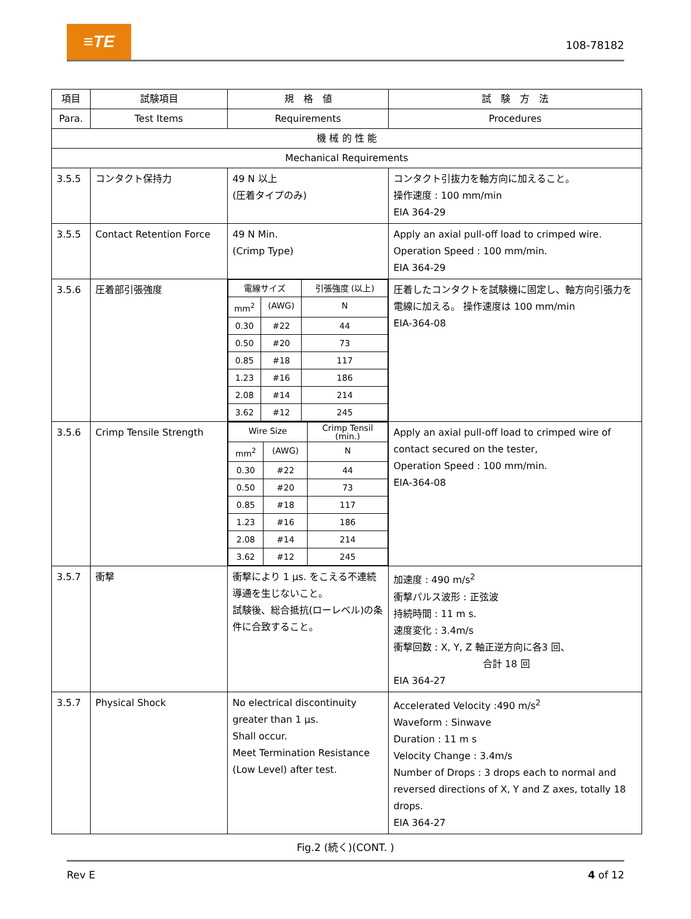≡TE
108-78182
| 項目 | 試験項目 | 規 格 値 | 試 験 方 法 |
| --- | --- | --- | --- |
| Para. | Test Items | Requirements | Procedures |
| 機 械 的 性 能 | | | |
| Mechanical Requirements | | | |
| 3.5.5 | コンタクト保持力 | 49 N 以上 (圧着タイプのみ) | コンタクト引抜力を軸方向に加えること。 操作速度 : 100 mm/min EIA 364-29 |
| 3.5.5 | Contact Retention Force | 49 N Min. (Crimp Type) | Apply an axial pull-off load to crimped wire. Operation Speed : 100 mm/min. EIA 364-29 |
| 3.5.6 | 圧着部引張強度 | / 電線サイズ / / 引張強度 (以上) / / mm<sup>2</sup> / (AWG) / N / / 0.30 / #22 / 44 / / 0.50 / #20 / 73 / / 0.85 / #18 / 117 / / 1.23 / #16 / 186 / / 2.08 / #14 / 214 / / 3.62 / #12 / 245 / | 圧着したコンタクトを試験機に固定し、軸方向引張力を電線に加える。 操作速度は 100 mm/min EIA-364-08 |
| 3.5.6 | Crimp Tensile Strength | / Wire Size / / Crimp Tensil (min.) / / mm<sup>2</sup> / (AWG) / N / / 0.30 / #22 / 44 / / 0.50 / #20 / 73 / / 0.85 / #18 / 117 / / 1.23 / #16 / 186 / / 2.08 / #14 / 214 / / 3.62 / #12 / 245 / | Apply an axial pull-off load to crimped wire of contact secured on the tester, Operation Speed : 100 mm/min. EIA-364-08 |
| 3.5.7 | 衝撃 | 衝撃により 1 μs. をこえる不連続導通を生じないこと。 試験後、総合抵抗(ローレベル)の条件に合致すること。 | 加速度 : 490 m/s<sup>2</sup> 衝撃パルス波形 : 正弦波 持続時間 : 11 m s. 速度変化 : 3.4m/s 衝撃回数 : X, Y, Z 軸正逆方向に各3 回、 合計 18 回 EIA 364-27 |
| 3.5.7 | Physical Shock | No electrical discontinuity greater than 1 μs. Shall occur. Meet Termination Resistance (Low Level) after test. | Accelerated Velocity :490 m/s<sup>2</sup> Waveform : Sinwave Duration : 11 m s Velocity Change : 3.4m/s Number of Drops : 3 drops each to normal and reversed directions of X, Y and Z axes, totally 18 drops. EIA 364-27 |
Fig.2 (続く)(CONT. )
Rev E 4 of 12